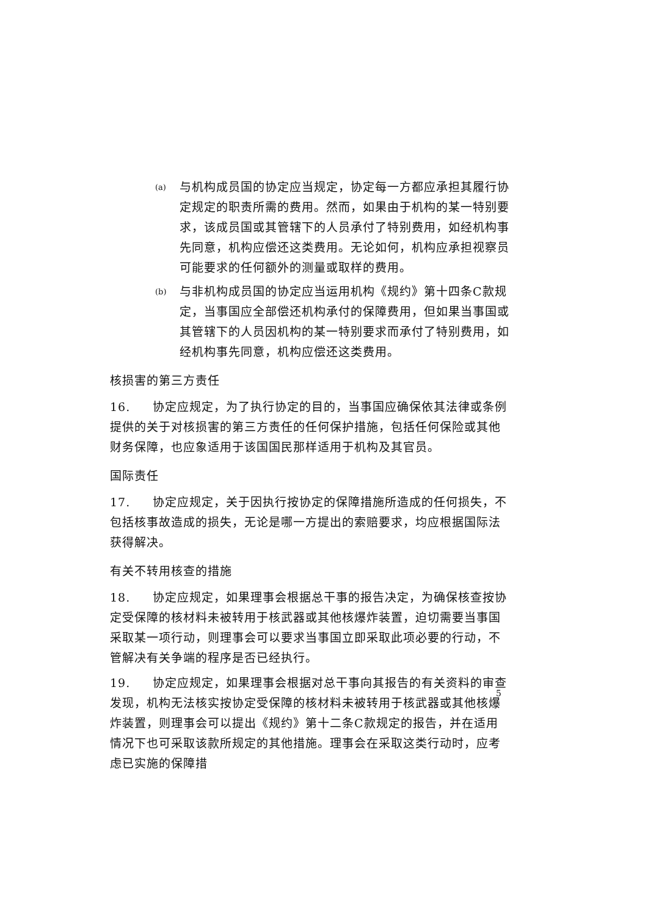(a)
与机构成员国的协定应当规定，协定每一方都应承担其履行协定规定的职责所需的费用。然而，如果由于机构的某一特别要求，该成员国或其管辖下的人员承付了特别费用，如经机构事先同意，机构应偿还这类费用。无论如何，机构应承担视察员可能要求的任何额外的测量或取样的费用。
(b)
与非机构成员国的协定应当运用机构《规约》第十四条C款规定，当事国应全部偿还机构承付的保障费用，但如果当事国或其管辖下的人员因机构的某一特别要求而承付了特别费用，如经机构事先同意，机构应偿还这类费用。
核损害的第三方责任
16. 协定应规定，为了执行协定的目的，当事国应确保依其法律或条例提供的关于对核损害的第三方责任的任何保护措施，包括任何保险或其他财务保障，也应象适用于该国国民那样适用于机构及其官员。
国际责任
17. 协定应规定，关于因执行按协定的保障措施所造成的任何损失，不包括核事故造成的损失，无论是哪一方提出的索赔要求，均应根据国际法获得解决。
有关不转用核查的措施
18. 协定应规定，如果理事会根据总干事的报告决定，为确保核查按协定受保障的核材料未被转用于核武器或其他核爆炸装置，迫切需要当事国采取某一项行动，则理事会可以要求当事国立即采取此项必要的行动，不管解决有关争端的程序是否已经执行。
19. 协定应规定，如果理事会根据对总干事向其报告的有关资料的审查发现，机构无法核实按协定受保障的核材料未被转用于核武器或其他核爆炸装置，则理事会可以提出《规约》第十二条C款规定的报告，并在适用情况下也可采取该款所规定的其他措施。理事会在采取这类行动时，应考虑已实施的保障措
5